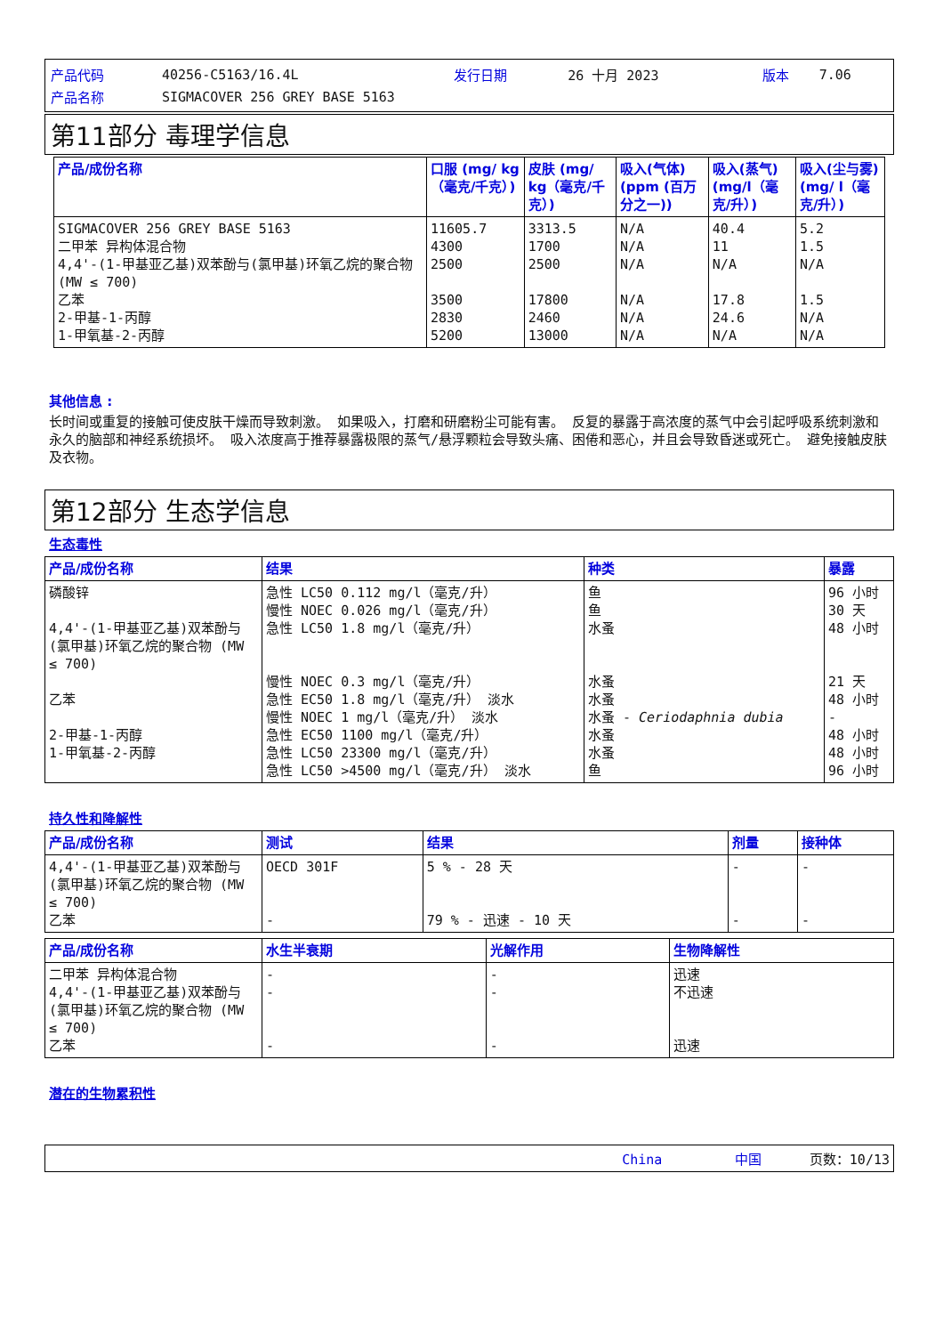| 产品代码 | 40256-C5163/16.4L | 发行日期 | 26 十月 2023 | 版本 | 7.06 |
| 产品名称 | SIGMACOVER 256 GREY BASE 5163 | | | | |
第11部分 毒理学信息
| 产品/成份名称 | 口服 (mg/ kg（毫克/千克）) | 皮肤 (mg/ kg（毫克/千克）) | 吸入(气体) (ppm (百万分之一)) | 吸入(蒸气) (mg/l（毫克/升）) | 吸入(尘与雾) (mg/ l（毫克/升）) |
| --- | --- | --- | --- | --- | --- |
| SIGMACOVER 256 GREY BASE 5163 二甲苯 异构体混合物 4,4'-(1-甲基亚乙基)双苯酚与(氯甲基)环氧乙烷的聚合物 (MW ≤ 700) 乙苯 2-甲基-1-丙醇 1-甲氧基-2-丙醇 | 11605.7 4300 2500 3500 2830 5200 | 3313.5 1700 2500 17800 2460 13000 | N/A N/A N/A N/A N/A N/A | 40.4 11 N/A 17.8 24.6 N/A | 5.2 1.5 N/A 1.5 N/A N/A |
其他信息 :
长时间或重复的接触可使皮肤干燥而导致刺激。 如果吸入，打磨和研磨粉尘可能有害。 反复的暴露于高浓度的蒸气中会引起呼吸系统刺激和永久的脑部和神经系统损坏。 吸入浓度高于推荐暴露极限的蒸气/悬浮颗粒会导致头痛、困倦和恶心，并且会导致昏迷或死亡。 避免接触皮肤及衣物。
第12部分 生态学信息
生态毒性
| 产品/成份名称 | 结果 | 种类 | 暴露 |
| --- | --- | --- | --- |
| 磷酸锌 4,4'-(1-甲基亚乙基)双苯酚与(氯甲基)环氧乙烷的聚合物 (MW ≤ 700) 乙苯 2-甲基-1-丙醇 1-甲氧基-2-丙醇 | 急性 LC50 0.112 mg/l（毫克/升） 慢性 NOEC 0.026 mg/l（毫克/升） 急性 LC50 1.8 mg/l（毫克/升） 慢性 NOEC 0.3 mg/l（毫克/升） 急性 EC50 1.8 mg/l（毫克/升） 淡水 慢性 NOEC 1 mg/l（毫克/升） 淡水 急性 EC50 1100 mg/l（毫克/升） 急性 LC50 23300 mg/l（毫克/升） 急性 LC50 >4500 mg/l（毫克/升） 淡水 | 鱼 鱼 水蚤 水蚤 水蚤 水蚤 - Ceriodaphnia dubia 水蚤 水蚤 鱼 | 96 小时 30 天 48 小时 21 天 48 小时 - 48 小时 48 小时 96 小时 |
持久性和降解性
| 产品/成份名称 | 测试 | 结果 | 剂量 | 接种体 |
| --- | --- | --- | --- | --- |
| 4,4'-(1-甲基亚乙基)双苯酚与(氯甲基)环氧乙烷的聚合物 (MW ≤ 700) 乙苯 | OECD 301F - | 5 % - 28 天 79 % - 迅速 - 10 天 | - - | - - |
| 产品/成份名称 | 水生半衰期 | 光解作用 | 生物降解性 |
| --- | --- | --- | --- |
| 二甲苯 异构体混合物 4,4'-(1-甲基亚乙基)双苯酚与(氯甲基)环氧乙烷的聚合物 (MW ≤ 700) 乙苯 | - - - | - - - | 迅速 不迅速 迅速 |
潜在的生物累积性
China 中国 页数：10/13